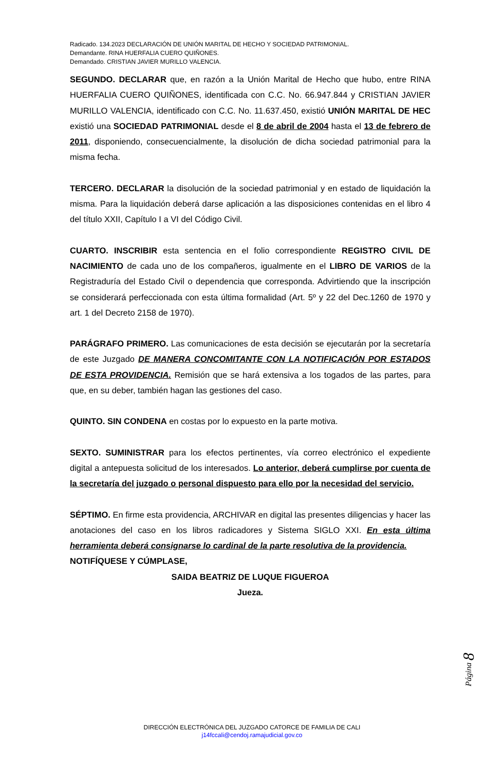Radicado. 134.2023 DECLARACIÓN DE UNIÓN MARITAL DE HECHO Y SOCIEDAD PATRIMONIAL.
Demandante. RINA HUERFALIA CUERO QUIÑONES.
Demandado. CRISTIAN JAVIER MURILLO VALENCIA.
SEGUNDO. DECLARAR que, en razón a la Unión Marital de Hecho que hubo, entre RINA HUERFALIA CUERO QUIÑONES, identificada con C.C. No. 66.947.844 y CRISTIAN JAVIER MURILLO VALENCIA, identificado con C.C. No. 11.637.450, existió UNIÓN MARITAL DE HEC existió una SOCIEDAD PATRIMONIAL desde el 8 de abril de 2004 hasta el 13 de febrero de 2011, disponiendo, consecuencialmente, la disolución de dicha sociedad patrimonial para la misma fecha.
TERCERO. DECLARAR la disolución de la sociedad patrimonial y en estado de liquidación la misma. Para la liquidación deberá darse aplicación a las disposiciones contenidas en el libro 4 del título XXII, Capítulo I a VI del Código Civil.
CUARTO. INSCRIBIR esta sentencia en el folio correspondiente REGISTRO CIVIL DE NACIMIENTO de cada uno de los compañeros, igualmente en el LIBRO DE VARIOS de la Registraduría del Estado Civil o dependencia que corresponda. Advirtiendo que la inscripción se considerará perfeccionada con esta última formalidad (Art. 5º y 22 del Dec.1260 de 1970 y art. 1 del Decreto 2158 de 1970).
PARÁGRAFO PRIMERO. Las comunicaciones de esta decisión se ejecutarán por la secretaría de este Juzgado DE MANERA CONCOMITANTE CON LA NOTIFICACIÓN POR ESTADOS DE ESTA PROVIDENCIA. Remisión que se hará extensiva a los togados de las partes, para que, en su deber, también hagan las gestiones del caso.
QUINTO. SIN CONDENA en costas por lo expuesto en la parte motiva.
SEXTO. SUMINISTRAR para los efectos pertinentes, vía correo electrónico el expediente digital a antepuesta solicitud de los interesados. Lo anterior, deberá cumplirse por cuenta de la secretaría del juzgado o personal dispuesto para ello por la necesidad del servicio.
SÉPTIMO. En firme esta providencia, ARCHIVAR en digital las presentes diligencias y hacer las anotaciones del caso en los libros radicadores y Sistema SIGLO XXI. En esta última herramienta deberá consignarse lo cardinal de la parte resolutiva de la providencia.
NOTIFÍQUESE Y CÚMPLASE,
SAIDA BEATRIZ DE LUQUE FIGUEROA
Jueza.
Página 8
DIRECCIÓN ELECTRÓNICA DEL JUZGADO CATORCE DE FAMILIA DE CALI
j14fccali@cendoj.ramajudicial.gov.co